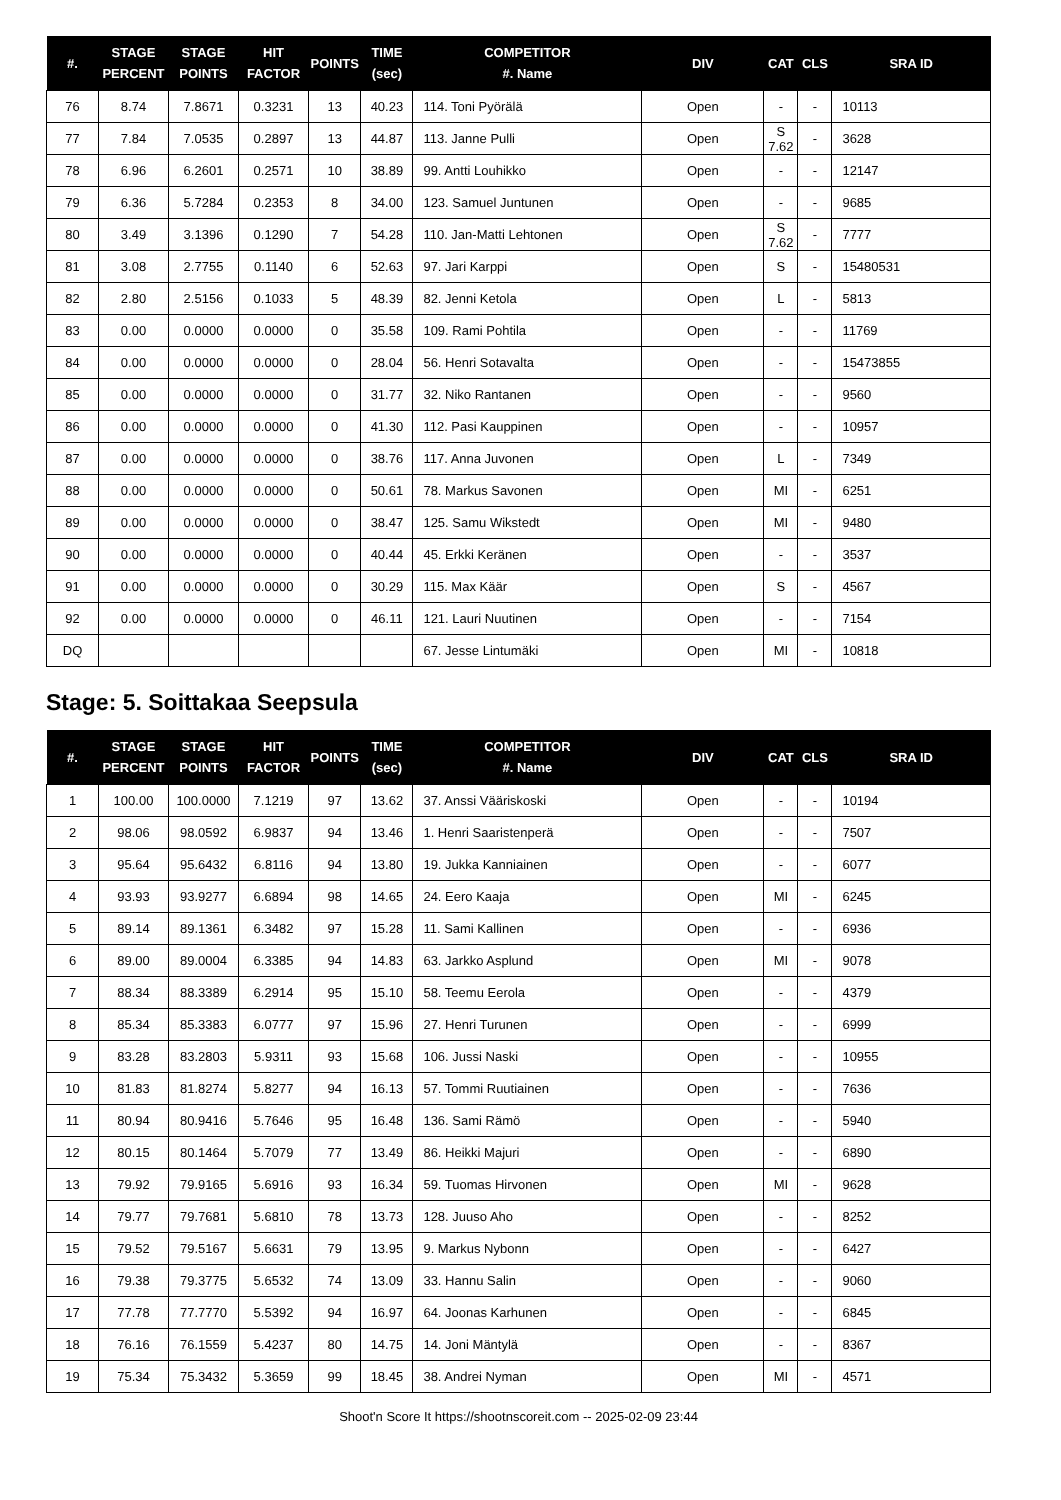| #. | STAGE PERCENT | STAGE POINTS | HIT FACTOR | POINTS | TIME (sec) | COMPETITOR #. Name | DIV | CAT | CLS | SRA ID |
| --- | --- | --- | --- | --- | --- | --- | --- | --- | --- | --- |
| 76 | 8.74 | 7.8671 | 0.3231 | 13 | 40.23 | 114. Toni Pyörälä | Open | - | - | 10113 |
| 77 | 7.84 | 7.0535 | 0.2897 | 13 | 44.87 | 113. Janne Pulli | Open | S 7.62 | - | 3628 |
| 78 | 6.96 | 6.2601 | 0.2571 | 10 | 38.89 | 99. Antti Louhikko | Open | - | - | 12147 |
| 79 | 6.36 | 5.7284 | 0.2353 | 8 | 34.00 | 123. Samuel Juntunen | Open | - | - | 9685 |
| 80 | 3.49 | 3.1396 | 0.1290 | 7 | 54.28 | 110. Jan-Matti Lehtonen | Open | S 7.62 | - | 7777 |
| 81 | 3.08 | 2.7755 | 0.1140 | 6 | 52.63 | 97. Jari Karppi | Open | S | - | 15480531 |
| 82 | 2.80 | 2.5156 | 0.1033 | 5 | 48.39 | 82. Jenni Ketola | Open | L | - | 5813 |
| 83 | 0.00 | 0.0000 | 0.0000 | 0 | 35.58 | 109. Rami Pohtila | Open | - | - | 11769 |
| 84 | 0.00 | 0.0000 | 0.0000 | 0 | 28.04 | 56. Henri Sotavalta | Open | - | - | 15473855 |
| 85 | 0.00 | 0.0000 | 0.0000 | 0 | 31.77 | 32. Niko Rantanen | Open | - | - | 9560 |
| 86 | 0.00 | 0.0000 | 0.0000 | 0 | 41.30 | 112. Pasi Kauppinen | Open | - | - | 10957 |
| 87 | 0.00 | 0.0000 | 0.0000 | 0 | 38.76 | 117. Anna Juvonen | Open | L | - | 7349 |
| 88 | 0.00 | 0.0000 | 0.0000 | 0 | 50.61 | 78. Markus Savonen | Open | MI | - | 6251 |
| 89 | 0.00 | 0.0000 | 0.0000 | 0 | 38.47 | 125. Samu Wikstedt | Open | MI | - | 9480 |
| 90 | 0.00 | 0.0000 | 0.0000 | 0 | 40.44 | 45. Erkki Keränen | Open | - | - | 3537 |
| 91 | 0.00 | 0.0000 | 0.0000 | 0 | 30.29 | 115. Max Käär | Open | S | - | 4567 |
| 92 | 0.00 | 0.0000 | 0.0000 | 0 | 46.11 | 121. Lauri Nuutinen | Open | - | - | 7154 |
| DQ | | | | | | 67. Jesse Lintumäki | Open | MI | - | 10818 |
Stage: 5. Soittakaa Seepsula
| #. | STAGE PERCENT | STAGE POINTS | HIT FACTOR | POINTS | TIME (sec) | COMPETITOR #. Name | DIV | CAT | CLS | SRA ID |
| --- | --- | --- | --- | --- | --- | --- | --- | --- | --- | --- |
| 1 | 100.00 | 100.0000 | 7.1219 | 97 | 13.62 | 37. Anssi Vääriskoski | Open | - | - | 10194 |
| 2 | 98.06 | 98.0592 | 6.9837 | 94 | 13.46 | 1. Henri Saaristenperä | Open | - | - | 7507 |
| 3 | 95.64 | 95.6432 | 6.8116 | 94 | 13.80 | 19. Jukka Kanniainen | Open | - | - | 6077 |
| 4 | 93.93 | 93.9277 | 6.6894 | 98 | 14.65 | 24. Eero Kaaja | Open | MI | - | 6245 |
| 5 | 89.14 | 89.1361 | 6.3482 | 97 | 15.28 | 11. Sami Kallinen | Open | - | - | 6936 |
| 6 | 89.00 | 89.0004 | 6.3385 | 94 | 14.83 | 63. Jarkko Asplund | Open | MI | - | 9078 |
| 7 | 88.34 | 88.3389 | 6.2914 | 95 | 15.10 | 58. Teemu Eerola | Open | - | - | 4379 |
| 8 | 85.34 | 85.3383 | 6.0777 | 97 | 15.96 | 27. Henri Turunen | Open | - | - | 6999 |
| 9 | 83.28 | 83.2803 | 5.9311 | 93 | 15.68 | 106. Jussi Naski | Open | - | - | 10955 |
| 10 | 81.83 | 81.8274 | 5.8277 | 94 | 16.13 | 57. Tommi Ruutiainen | Open | - | - | 7636 |
| 11 | 80.94 | 80.9416 | 5.7646 | 95 | 16.48 | 136. Sami Rämö | Open | - | - | 5940 |
| 12 | 80.15 | 80.1464 | 5.7079 | 77 | 13.49 | 86. Heikki Majuri | Open | - | - | 6890 |
| 13 | 79.92 | 79.9165 | 5.6916 | 93 | 16.34 | 59. Tuomas Hirvonen | Open | MI | - | 9628 |
| 14 | 79.77 | 79.7681 | 5.6810 | 78 | 13.73 | 128. Juuso Aho | Open | - | - | 8252 |
| 15 | 79.52 | 79.5167 | 5.6631 | 79 | 13.95 | 9. Markus Nybonn | Open | - | - | 6427 |
| 16 | 79.38 | 79.3775 | 5.6532 | 74 | 13.09 | 33. Hannu Salin | Open | - | - | 9060 |
| 17 | 77.78 | 77.7770 | 5.5392 | 94 | 16.97 | 64. Joonas Karhunen | Open | - | - | 6845 |
| 18 | 76.16 | 76.1559 | 5.4237 | 80 | 14.75 | 14. Joni Mäntylä | Open | - | - | 8367 |
| 19 | 75.34 | 75.3432 | 5.3659 | 99 | 18.45 | 38. Andrei Nyman | Open | MI | - | 4571 |
Shoot'n Score It https://shootnscoreit.com -- 2025-02-09 23:44